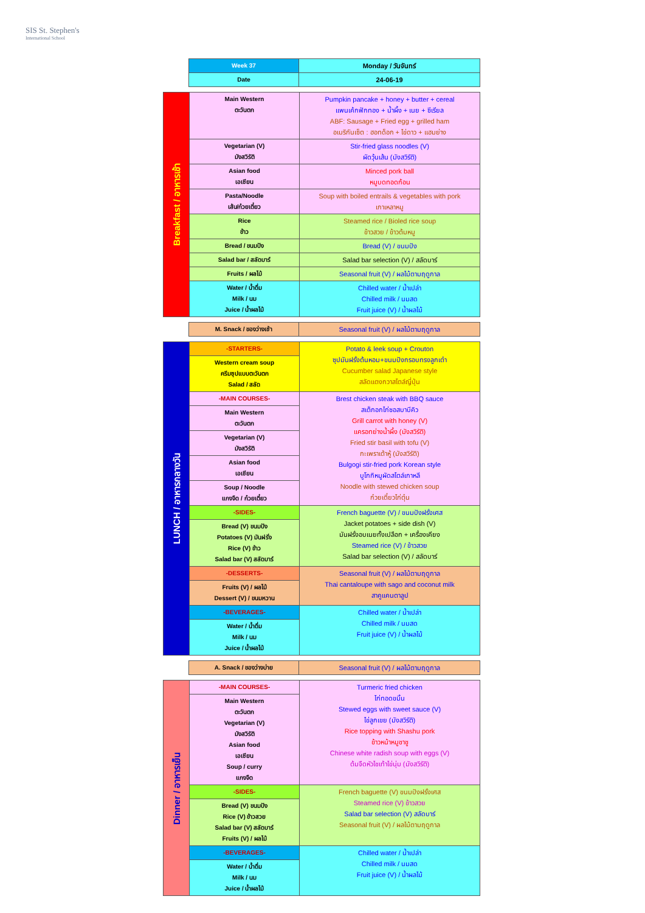SIS St. Stephen's
International School
| | Week 37 | Monday / วันจันทร์ |
| | Date | 24-06-19 |
| Breakfast / อาหารเช้า | Main Western ตะวันตก | Pumpkin pancake + honey + butter + cereal แพนเค้กฟักทอง + น้ำผึ้ง + เนย + ซีเรียล ABF: Sausage + Fried egg + grilled ham อเมริกันเซ็ต : ฮอทด็อก + ไข่ดาว + แฮมย่าง |
| | Vegetarian (V) มังสวิรัติ | Stir-fried glass noodles (V) ผัดวุ้นเส้น (มังสวิรัติ) |
| | Asian food เอเชียน | Minced pork ball หมูบดทอดก้อน |
| | Pasta/Noodle เส้น/ก๋วยเตี๋ยว | Soup with boiled entrails & vegetables with pork เกาเหลาหมู |
| | Rice ข้าว | Steamed rice / Bioled rice soup ข้าวสวย / ข้าวต้มหมู |
| | Bread / ขนมปัง | Bread (V) / ขนมปัง |
| | Salad bar / สลัดบาร์ | Salad bar selection (V) / สลัดบาร์ |
| | Fruits / ผลไม้ | Seasonal fruit (V) / ผลไม้ตามฤดูกาล |
| | Water / น้ำดื่ม Milk / นม Juice / น้ำผลไม้ | Chilled water / น้ำเปล่า Chilled milk / นมสด Fruit juice (V) / น้ำผลไม้ |
| | M. Snack / ของว่างเช้า | Seasonal fruit (V) / ผลไม้ตามฤดูกาล |
| LUNCH / อาหารกลางวัน | -STARTERS- | Potato & leek soup + Crouton ซุปมันฝรั่งต้นหอม+ขนมปังกรอบทรงลูกเต๋า Cucumber salad Japanese style สลัดแตงกวาสไตล์ญี่ปุ่น |
| | Western cream soup ครีมซุปแบบตะวันตก Salad / สลัด | |
| | -MAIN COURSES- | Brest chicken steak with BBQ sauce สเต็กอกไก่ซอสบาบีคิว Grill carrot with honey (V) แครอทย่างน้ำผึ้ง (มังสวิรัติ) Fried stir basil with tofu (V) กะเพราเต้าหู้ (มังสวิรัติ) Bulgogi stir-fried pork Korean style บูโกกิหมูผัดสไตล์เกาหลี Noodle with stewed chicken soup ก๋วยเตี๋ยวไก่ตุ๋น |
| | Main Western ตะวันตก | |
| | Vegetarian (V) มังสวิรัติ | |
| | Asian food เอเชียน | |
| | Soup / Noodle แกงจืด / ก๋วยเตี๋ยว | |
| | -SIDES- | French baguette (V) / ขนมปังฝรั่งเศส Jacket potatoes + side dish (V) มันฝรั่งอบเนยทั้งเปลือก + เครื่องเคียง Steamed rice (V) / ข้าวสวย Salad bar selection (V) / สลัดบาร์ |
| | Bread (V) ขนมปัง Potatoes (V) มันฝรั่ง Rice (V) ข้าว Salad bar (V) สลัดบาร์ | |
| | -DESSERTS- | Seasonal fruit (V) / ผลไม้ตามฤดูกาล Thai cantaloupe with sago and coconut milk สาคูแคนตาลูป |
| | Fruits (V) / ผลไม้ Dessert (V) / ขนมหวาน | |
| | -BEVERAGES- | Chilled water / น้ำเปล่า Chilled milk / นมสด Fruit juice (V) / น้ำผลไม้ |
| | Water / น้ำดื่ม Milk / นม Juice / น้ำผลไม้ | |
| | A. Snack / ของว่างบ่าย | Seasonal fruit (V) / ผลไม้ตามฤดูกาล |
| Dinner / อาหารเย็น | -MAIN COURSES- | Turmeric fried chicken ไก่ทอดขมิ้น Stewed eggs with sweet sauce (V) ไข่ลูกเขย (มังสวิรัติ) Rice topping with Shashu pork ข้าวหน้าหมูชาชู Chinese white radish soup with eggs (V) ต้มจืดหัวไชเท้าไข่นุ่ม (มังสวิรัติ) |
| | Main Western ตะวันตก Vegetarian (V) มังสวิรัติ Asian food เอเชียน Soup / curry แกงจืด | |
| | -SIDES- | French baguette (V) ขนมปังฝรั่งเศส Steamed rice (V) ข้าวสวย Salad bar selection (V) สลัดบาร์ Seasonal fruit (V) / ผลไม้ตามฤดูกาล |
| | Bread (V) ขนมปัง Rice (V) ข้าวสวย Salad bar (V) สลัดบาร์ Fruits (V) / ผลไม้ | |
| | -BEVERAGES- | Chilled water / น้ำเปล่า Chilled milk / นมสด Fruit juice (V) / น้ำผลไม้ |
| | Water / น้ำดื่ม Milk / นม Juice / น้ำผลไม้ | |